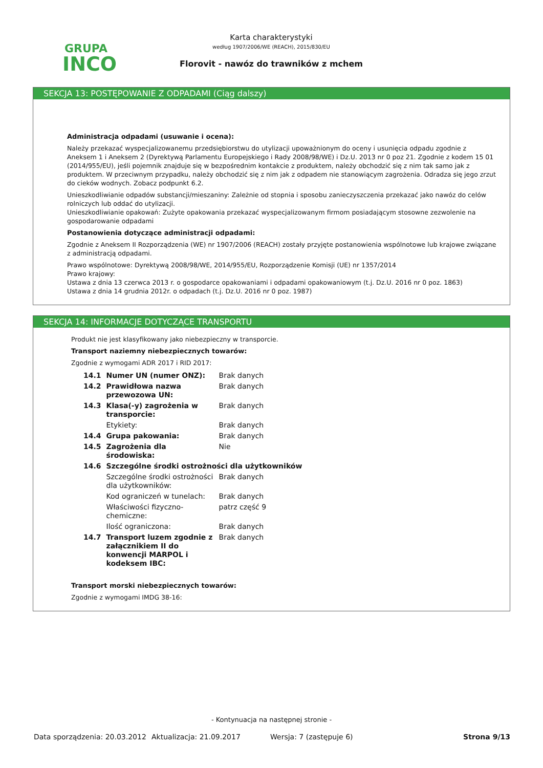GRUPA
INCO
Karta charakterystyki
według 1907/2006/WE (REACH), 2015/830/EU
Florovit - nawóz do trawników z mchem
SEKCJA 13: POSTĘPOWANIE Z ODPADAMI (Ciąg dalszy)
Administracja odpadami (usuwanie i ocena):
Należy przekazać wyspecjalizowanemu przedsiębiorstwu do utylizacji upoważnionym do oceny i usunięcia odpadu zgodnie z Aneksem 1 i Aneksem 2 (Dyrektywą Parlamentu Europejskiego i Rady 2008/98/WE) i Dz.U. 2013 nr 0 poz 21. Zgodnie z kodem 15 01 (2014/955/EU), jeśli pojemnik znajduje się w bezpośrednim kontakcie z produktem, należy obchodzić się z nim tak samo jak z produktem. W przeciwnym przypadku, należy obchodzić się z nim jak z odpadem nie stanowiącym zagrożenia. Odradza się jego zrzut do cieków wodnych. Zobacz podpunkt 6.2.
Unieszkodliwianie odpadów substancji/mieszaniny: Zależnie od stopnia i sposobu zanieczyszczenia przekazać jako nawóz do celów rolniczych lub oddać do utylizacji.
Unieszkodliwianie opakowań: Zużyte opakowania przekazać wyspecjalizowanym firmom posiadającym stosowne zezwolenie na gospodarowanie odpadami
Postanowienia dotyczące administracji odpadami:
Zgodnie z Aneksem II Rozporządzenia (WE) nr 1907/2006 (REACH) zostały przyjęte postanowienia wspólnotowe lub krajowe związane z administracją odpadami.
Prawo wspólnotowe: Dyrektywą 2008/98/WE, 2014/955/EU, Rozporządzenie Komisji (UE) nr 1357/2014
Prawo krajowy:
Ustawa z dnia 13 czerwca 2013 r. o gospodarce opakowaniami i odpadami opakowaniowym (t.j. Dz.U. 2016 nr 0 poz. 1863)
Ustawa z dnia 14 grudnia 2012r. o odpadach (t.j. Dz.U. 2016 nr 0 poz. 1987)
SEKCJA 14: INFORMACJE DOTYCZĄCE TRANSPORTU
Produkt nie jest klasyfikowany jako niebezpieczny w transporcie.
Transport naziemny niebezpiecznych towarów:
Zgodnie z wymogami ADR 2017 i RID 2017:
| 14.1 | Numer UN (numer ONZ): | Brak danych |
| 14.2 | Prawidłowa nazwa przewozowa UN: | Brak danych |
| 14.3 | Klasa(-y) zagrożenia w transporcie: | Brak danych |
| | Etykiety: | Brak danych |
| 14.4 | Grupa pakowania: | Brak danych |
| 14.5 | Zagrożenia dla środowiska: | Nie |
| 14.6 | Szczególne środki ostrożności dla użytkowników | |
| | Szczególne środki ostrożności dla użytkowników: | Brak danych |
| | Kod ograniczeń w tunelach: | Brak danych |
| | Właściwości fizyczno-chemiczne: | patrz część 9 |
| | Ilość ograniczona: | Brak danych |
| 14.7 | Transport luzem zgodnie z załącznikiem II do konwencji MARPOL i kodeksem IBC: | Brak danych |
Transport morski niebezpiecznych towarów:
Zgodnie z wymogami IMDG 38-16:
- Kontynuacja na następnej stronie -
Data sporządzenia: 20.03.2012 Aktualizacja: 21.09.2017 Wersja: 7 (zastępuje 6) Strona 9/13